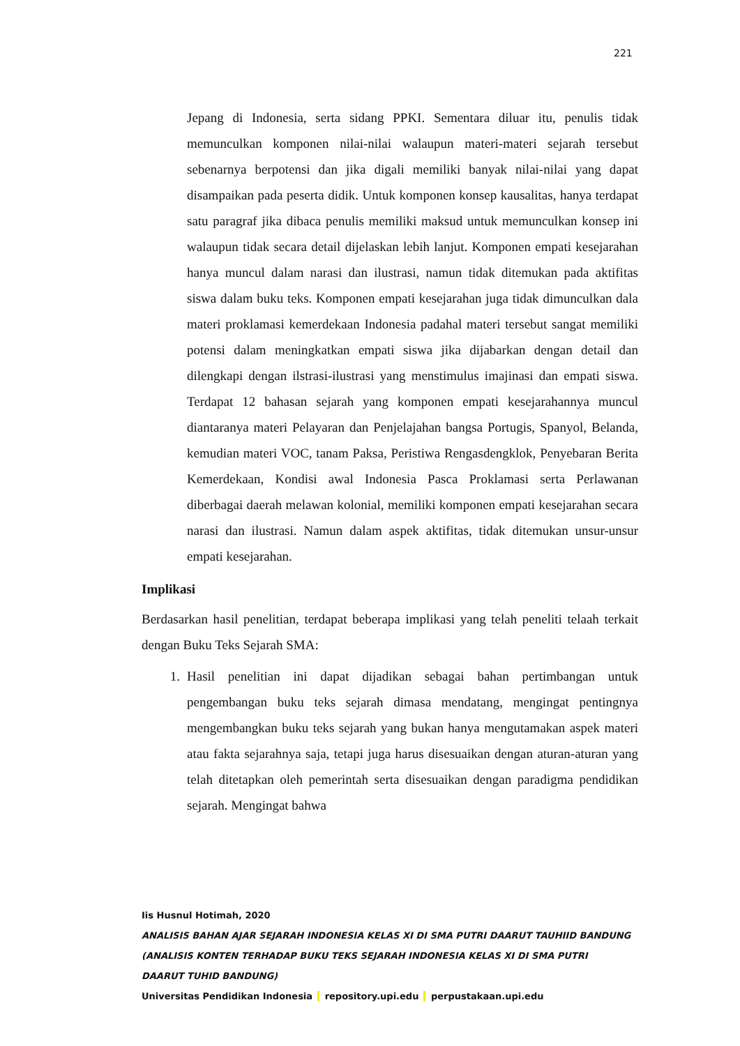221
Jepang di Indonesia, serta sidang PPKI. Sementara diluar itu, penulis tidak memunculkan komponen nilai-nilai walaupun materi-materi sejarah tersebut sebenarnya berpotensi dan jika digali memiliki banyak nilai-nilai yang dapat disampaikan pada peserta didik. Untuk komponen konsep kausalitas, hanya terdapat satu paragraf jika dibaca penulis memiliki maksud untuk memunculkan konsep ini walaupun tidak secara detail dijelaskan lebih lanjut. Komponen empati kesejarahan hanya muncul dalam narasi dan ilustrasi, namun tidak ditemukan pada aktifitas siswa dalam buku teks. Komponen empati kesejarahan juga tidak dimunculkan dala materi proklamasi kemerdekaan Indonesia padahal materi tersebut sangat memiliki potensi dalam meningkatkan empati siswa jika dijabarkan dengan detail dan dilengkapi dengan ilstrasi-ilustrasi yang menstimulus imajinasi dan empati siswa. Terdapat 12 bahasan sejarah yang komponen empati kesejarahannya muncul diantaranya materi Pelayaran dan Penjelajahan bangsa Portugis, Spanyol, Belanda, kemudian materi VOC, tanam Paksa, Peristiwa Rengasdengklok, Penyebaran Berita Kemerdekaan, Kondisi awal Indonesia Pasca Proklamasi serta Perlawanan diberbagai daerah melawan kolonial, memiliki komponen empati kesejarahan secara narasi dan ilustrasi. Namun dalam aspek aktifitas, tidak ditemukan unsur-unsur empati kesejarahan.
Implikasi
Berdasarkan hasil penelitian, terdapat beberapa implikasi yang telah peneliti telaah terkait dengan Buku Teks Sejarah SMA:
1. Hasil penelitian ini dapat dijadikan sebagai bahan pertimbangan untuk pengembangan buku teks sejarah dimasa mendatang, mengingat pentingnya mengembangkan buku teks sejarah yang bukan hanya mengutamakan aspek materi atau fakta sejarahnya saja, tetapi juga harus disesuaikan dengan aturan-aturan yang telah ditetapkan oleh pemerintah serta disesuaikan dengan paradigma pendidikan sejarah. Mengingat bahwa
Iis Husnul Hotimah, 2020
ANALISIS BAHAN AJAR SEJARAH INDONESIA KELAS XI DI SMA PUTRI DAARUT TAUHIID BANDUNG
(ANALISIS KONTEN TERHADAP BUKU TEKS SEJARAH INDONESIA KELAS XI DI SMA PUTRI
DAARUT TUHID BANDUNG)
Universitas Pendidikan Indonesia repository.upi.edu perpustakaan.upi.edu